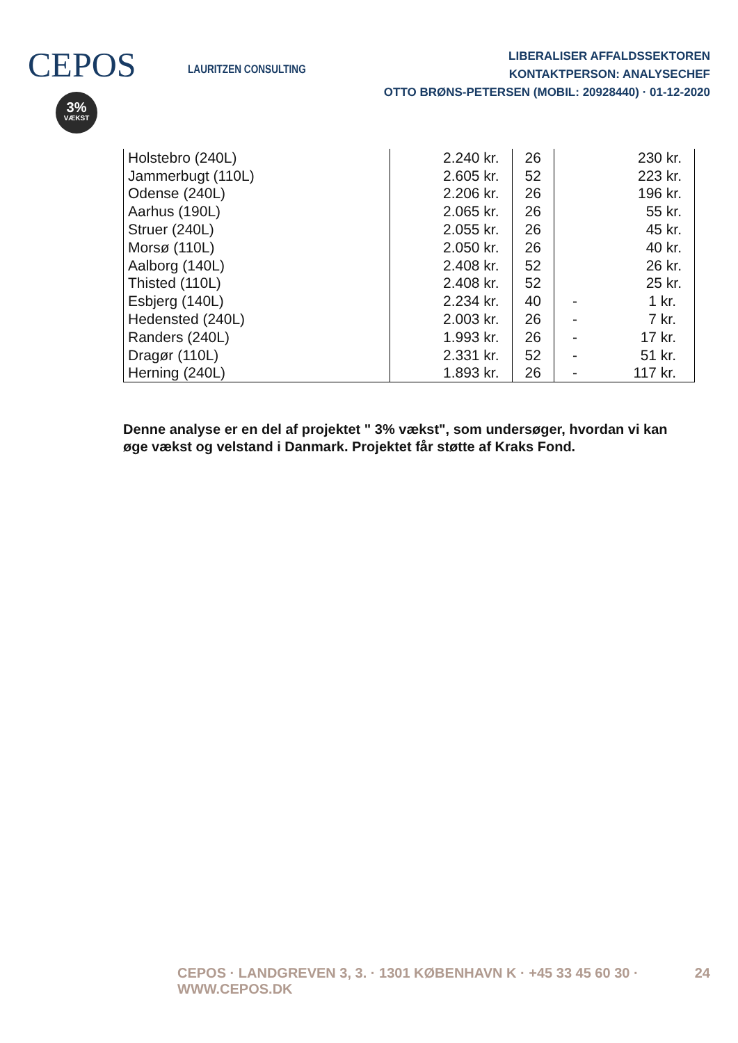CEPOS
3%
VÆKST
LAURITZEN CONSULTING
LIBERALISER AFFALDSSEKTOREN
KONTAKTPERSON: ANALYSECHEF
OTTO BRØNS-PETERSEN (MOBIL: 20928440) · 01-12-2020
| Holstebro (240L) | 2.240 kr. | 26 | 230 kr. |
| Jammerbugt (110L) | 2.605 kr. | 52 | 223 kr. |
| Odense (240L) | 2.206 kr. | 26 | 196 kr. |
| Aarhus (190L) | 2.065 kr. | 26 | 55 kr. |
| Struer (240L) | 2.055 kr. | 26 | 45 kr. |
| Morsø (110L) | 2.050 kr. | 26 | 40 kr. |
| Aalborg (140L) | 2.408 kr. | 52 | 26 kr. |
| Thisted (110L) | 2.408 kr. | 52 | 25 kr. |
| Esbjerg (140L) | 2.234 kr. | 40 | - 1 kr. |
| Hedensted (240L) | 2.003 kr. | 26 | - 7 kr. |
| Randers (240L) | 1.993 kr. | 26 | - 17 kr. |
| Dragør (110L) | 2.331 kr. | 52 | - 51 kr. |
| Herning (240L) | 1.893 kr. | 26 | - 117 kr. |
Denne analyse er en del af projektet " 3% vækst", som undersøger, hvordan vi kan øge vækst og velstand i Danmark. Projektet får støtte af Kraks Fond.
CEPOS · LANDGREVEN 3, 3. · 1301 KØBENHAVN K · +45 33 45 60 30 · WWW.CEPOS.DK 24